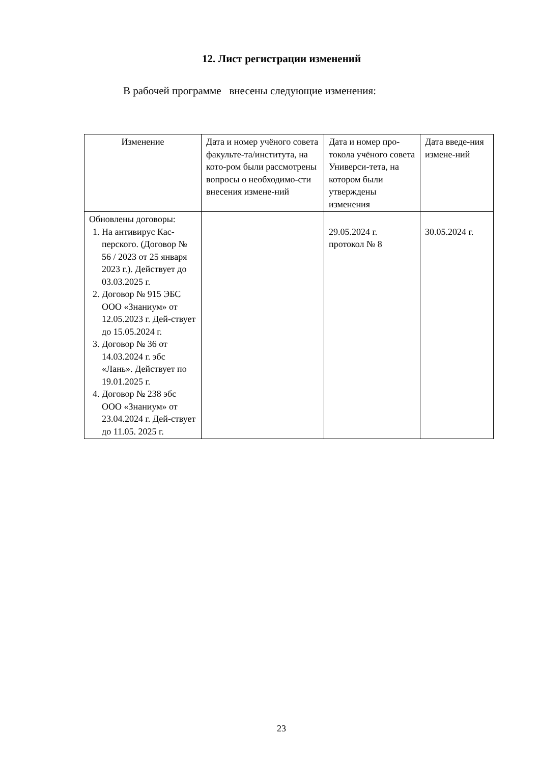12. Лист регистрации изменений
В рабочей программе внесены следующие изменения:
| Изменение | Дата и номер учёного совета факульте-та/института, на кото-ром были рассмотрены вопросы о необходимо-сти внесения измене-ний | Дата и номер про-токола учёного совета Универси-тета, на котором были утверждены изменения | Дата введе-ния измене-ний |
| Обновлены договоры: 1. На антивирус Кас-перского. (Договор № 56 / 2023 от 25 января 2023 г.). Действует до 03.03.2025 г. 2. Договор № 915 ЭБС ООО «Знаниум» от 12.05.2023 г. Дей-ствует до 15.05.2024 г. 3. Договор № 36 от 14.03.2024 г. эбс «Лань». Действует по 19.01.2025 г. 4. Договор № 238 эбс ООО «Знаниум» от 23.04.2024 г. Дей-ствует до 11.05. 2025 г. | | 29.05.2024 г. протокол № 8 | 30.05.2024 г. |
23